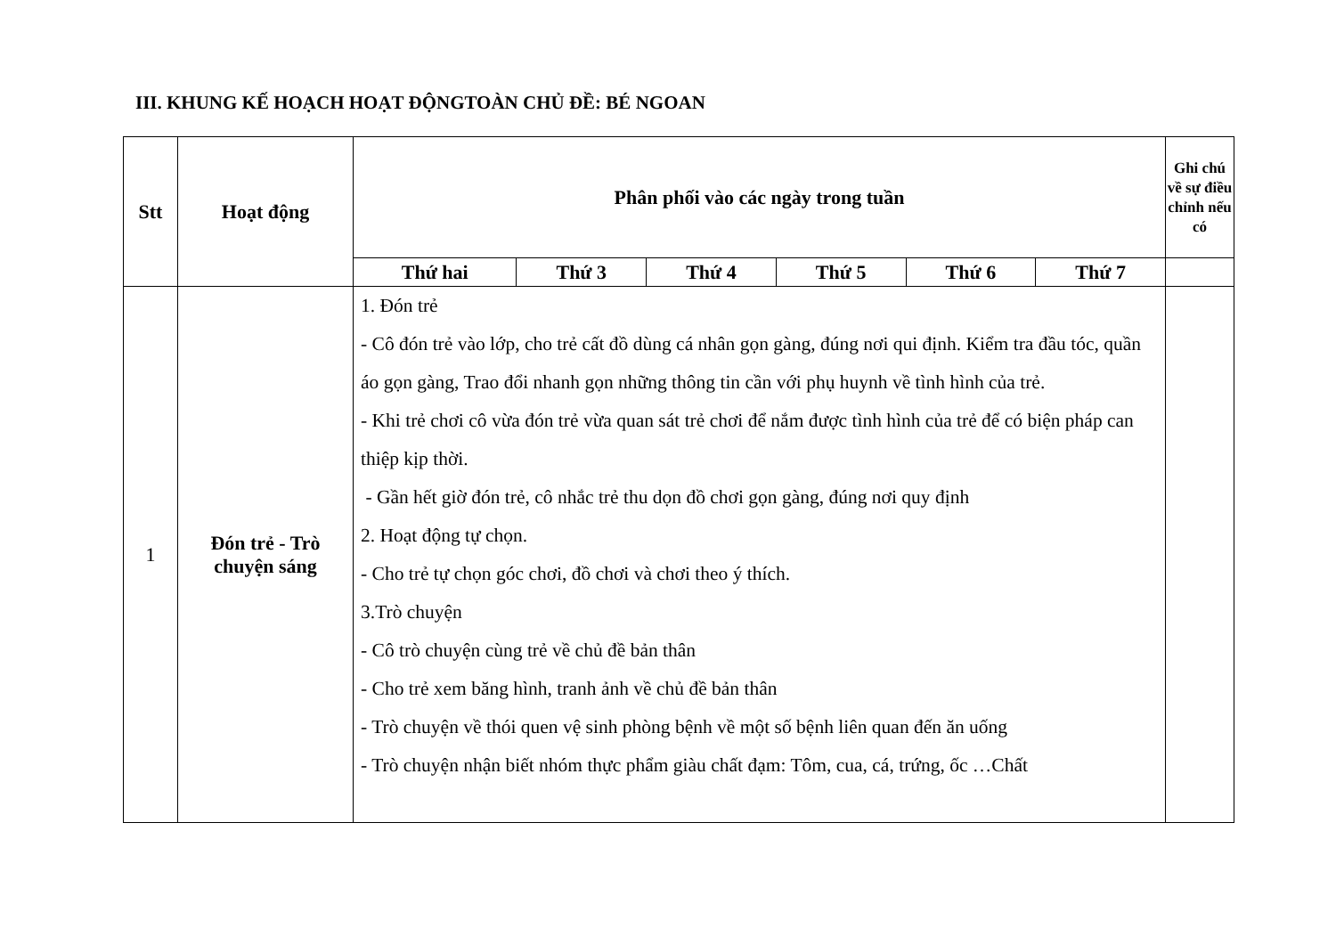III. KHUNG KẾ HOẠCH HOẠT ĐỘNGTOÀN CHỦ ĐỀ: BÉ NGOAN
| Stt | Hoạt động | Phân phối vào các ngày trong tuần | | | | | | Ghi chú về sự điều chỉnh nếu có |
| --- | --- | --- | --- | --- | --- | --- | --- | --- |
| | | Thứ hai | Thứ 3 | Thứ 4 | Thứ 5 | Thứ 6 | Thứ 7 | |
| 1 | Đón trẻ - Trò chuyện sáng | 1. Đón trẻ - Cô đón trẻ vào lớp, cho trẻ cất đồ dùng cá nhân gọn gàng, đúng nơi qui định. Kiểm tra đầu tóc, quần áo gọn gàng, Trao đổi nhanh gọn những thông tin cần với phụ huynh về tình hình của trẻ. - Khi trẻ chơi cô vừa đón trẻ vừa quan sát trẻ chơi để nắm được tình hình của trẻ để có biện pháp can thiệp kịp thời. - Gần hết giờ đón trẻ, cô nhắc trẻ thu dọn đồ chơi gọn gàng, đúng nơi quy định 2. Hoạt động tự chọn. - Cho trẻ tự chọn góc chơi, đồ chơi và chơi theo ý thích. 3.Trò chuyện - Cô trò chuyện cùng trẻ về chủ đề bản thân - Cho trẻ xem băng hình, tranh ảnh về chủ đề bản thân - Trò chuyện về thói quen vệ sinh phòng bệnh về một số bệnh liên quan đến ăn uống - Trò chuyện nhận biết nhóm thực phẩm giàu chất đạm: Tôm, cua, cá, trứng, ốc …Chất | | | | | | |